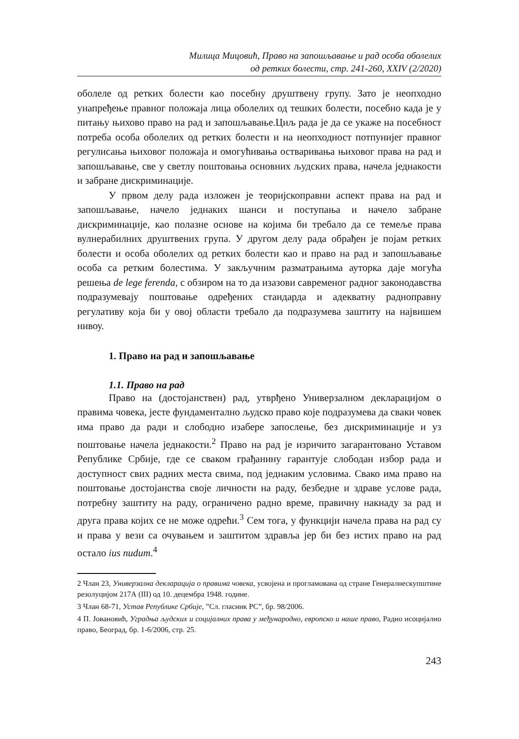Милица Мицовић, Право на запошљавање и рад особа оболелих
од ретких болести, стр. 241-260, XXIV (2/2020)
оболеле од ретких болести као посебну друштвену групу. Зато је неопходно унапређење правног положаја лица оболелих од тешких болести, посебно када је у питању њихово право на рад и запошљавање.Циљ рада је да се укаже на посебност потреба особа оболелих од ретких болести и на неопходност потпунијег правног регулисања њиховог положаја и омогућивања остваривања њиховог права на рад и запошљавање, све у светлу поштовања основних људских права, начела једнакости и забране дискриминације.
У првом делу рада изложен је теоријскоправни аспект права на рад и запошљавање, начело једнаких шанси и поступања и начело забране дискриминације, као полазне основе на којима би требало да се темеље права вулнерабилних друштвених група. У другом делу рада обрађен је појам ретких болести и особа оболелих од ретких болести као и право на рад и запошљавање особа са ретким болестима. У закључним разматрањима ауторка даје могућа решења de lege ferenda, с обзиром на то да изазови савременог радног законодавства подразумевају поштовање одређених стандарда и адекватну радноправну регулативу која би у овој области требало да подразумева заштиту на највишем нивоу.
1. Право на рад и запошљавање
1.1. Право на рад
Право на (достојанствен) рад, утврђено Универзалном декларацијом о правима човека, јесте фундаментално људско право које подразумева да сваки човек има право да ради и слободно изабере запослење, без дискриминације и уз поштовање начела једнакости.<sup>2</sup> Право на рад је изричито загарантовано Уставом Републике Србије, где се сваком грађанину гарантује слободан избор рада и доступност свих радних места свима, под једнаким условима. Свако има право на поштовање достојанства своје личности на раду, безбедне и здраве услове рада, потребну заштиту на раду, ограничено радно време, правичну накнаду за рад и друга права којих се не може одрећи.<sup>3</sup> Сем тога, у функцији начела права на рад су и права у вези са очувањем и заштитом здравља јер би без истих право на рад остало ius nudum.<sup>4</sup>
2 Члан 23, Универзална декларација о правима човека, усвојена и прогламована од стране Генералнескупштине резолуцијом 217А (III) од 10. децембра 1948. године.
3 Члан 68-71, Устав Републике Србије, ”Сл. гласник РС”, бр. 98/2006.
4 П. Јовановић, Уградња људских и социјалних права у међународно, европско и наше право, Радно исоцијално право, Београд, бр. 1-6/2006, стр. 25.
243